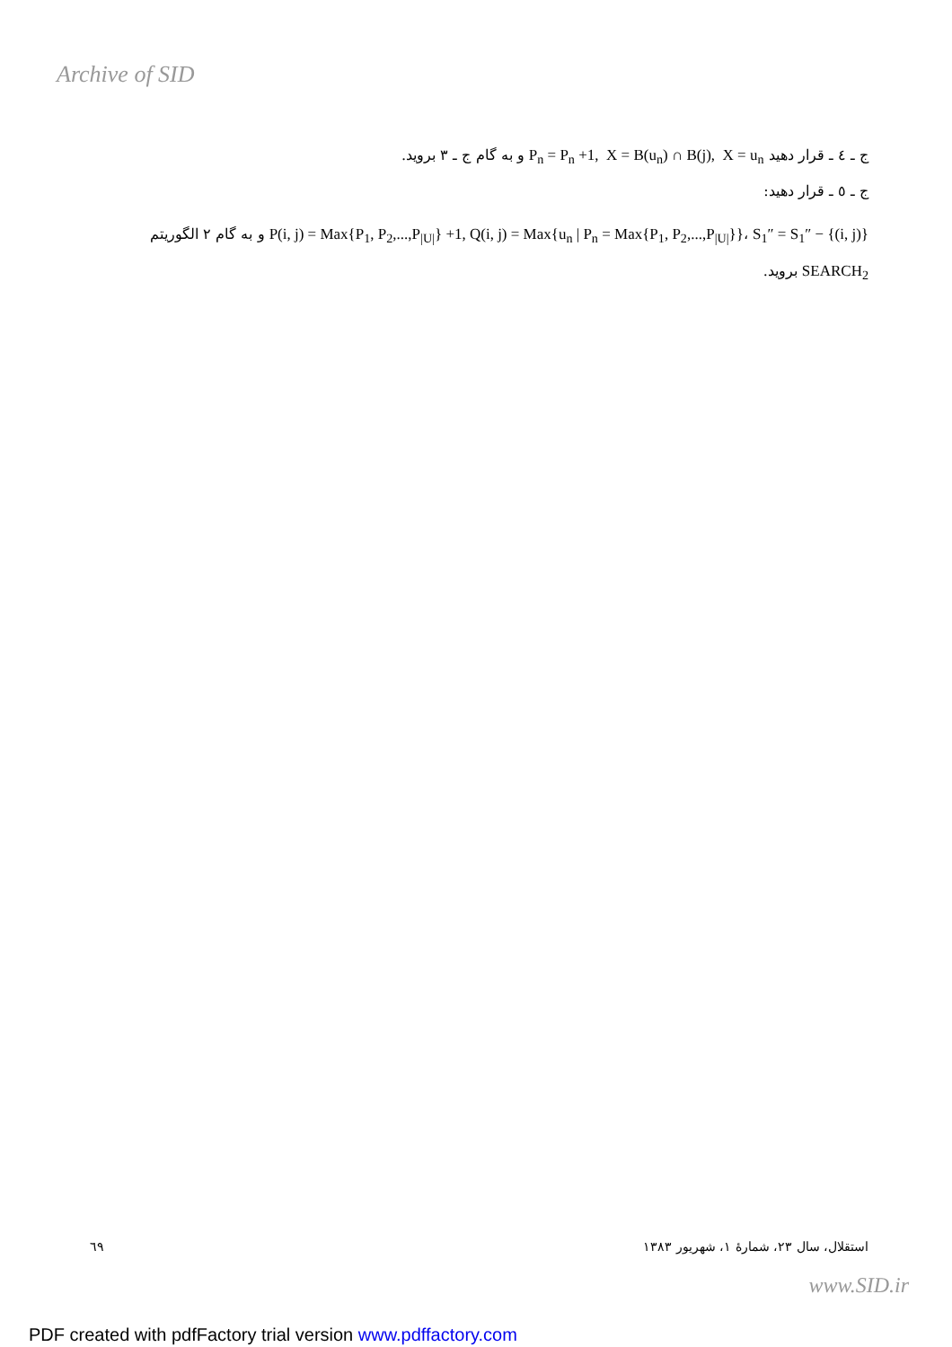Archive of SID
ج ـ ٤ ـ قرار دهید P<sub>n</sub> = P<sub>n</sub> +1, X = B(u<sub>n</sub>) ∩ B(j), X = u<sub>n</sub> و به گام ج ـ ٣ بروید.
ج ـ ٥ ـ قرار دهید:
P(i, j) = Max{P<sub>1</sub>, P<sub>2</sub>,...,P<sub>|U|</sub>} +1, Q(i, j) = Max{u<sub>n</sub> | P<sub>n</sub> = Max{P<sub>1</sub>, P<sub>2</sub>,...,P<sub>|U|</sub>}}، S<sub>1</sub>″ = S<sub>1</sub>″ − {(i, j)} و به گام ٢ الگوریتم SEARCH<sub>2</sub> بروید.
استقلال، سال ٢٣، شمارهٔ ١، شهریور ١٣٨٣ ٦٩
www.SID.ir
PDF created with pdfFactory trial version www.pdffactory.com